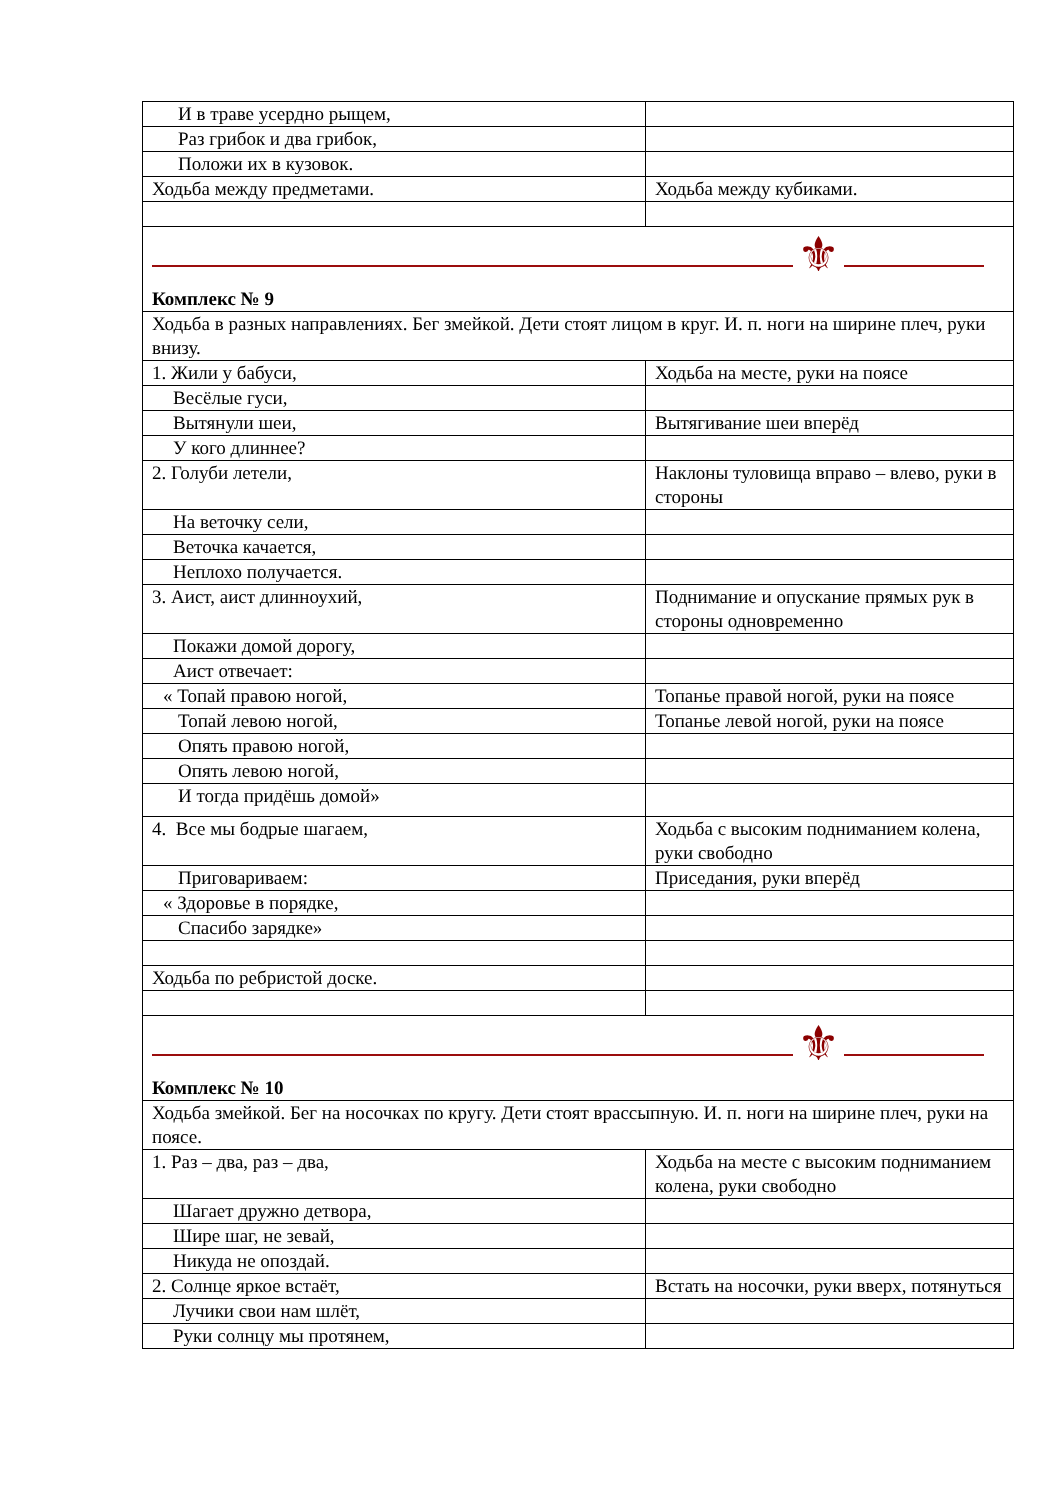| И в траве усердно рыщем, | |
| Раз грибок и два грибок, | |
| Положи их в кузовок. | |
| Ходьба между предметами. | Ходьба между кубиками. |
| ⚜ Комплекс № 9 | |
| Ходьба в разных направлениях. Бег змейкой. Дети стоят лицом в круг. И. п. ноги на ширине плеч, руки внизу. | |
| 1. Жили у бабуси, | Ходьба на месте, руки на поясе |
| Весёлые гуси, | |
| Вытянули шеи, | Вытягивание шеи вперёд |
| У кого длиннее? | |
| 2. Голуби летели, | Наклоны туловища вправо – влево, руки в стороны |
| На веточку сели, | |
| Веточка качается, | |
| Неплохо получается. | |
| 3. Аист, аист длинноухий, | Поднимание и опускание прямых рук в стороны одновременно |
| Покажи домой дорогу, | |
| Аист отвечает: | |
| « Топай правою ногой, | Топанье правой ногой, руки на поясе |
| Топай левою ногой, | Топанье левой ногой, руки на поясе |
| Опять правою ногой, | |
| Опять левою ногой, | |
| И тогда придёшь домой» | |
| 4. Все мы бодрые шагаем, | Ходьба с высоким подниманием колена, руки свободно |
| Приговариваем: | Приседания, руки вперёд |
| « Здоровье в порядке, | |
| Спасибо зарядке» | |
| Ходьба по ребристой доске. | |
| ⚜ Комплекс № 10 | |
| Ходьба змейкой. Бег на носочках по кругу. Дети стоят врассыпную. И. п. ноги на ширине плеч, руки на поясе. | |
| 1. Раз – два, раз – два, | Ходьба на месте с высоким подниманием колена, руки свободно |
| Шагает дружно детвора, | |
| Шире шаг, не зевай, | |
| Никуда не опоздай. | |
| 2. Солнце яркое встаёт, | Встать на носочки, руки вверх, потянуться |
| Лучики свои нам шлёт, | |
| Руки солнцу мы протянем, | |